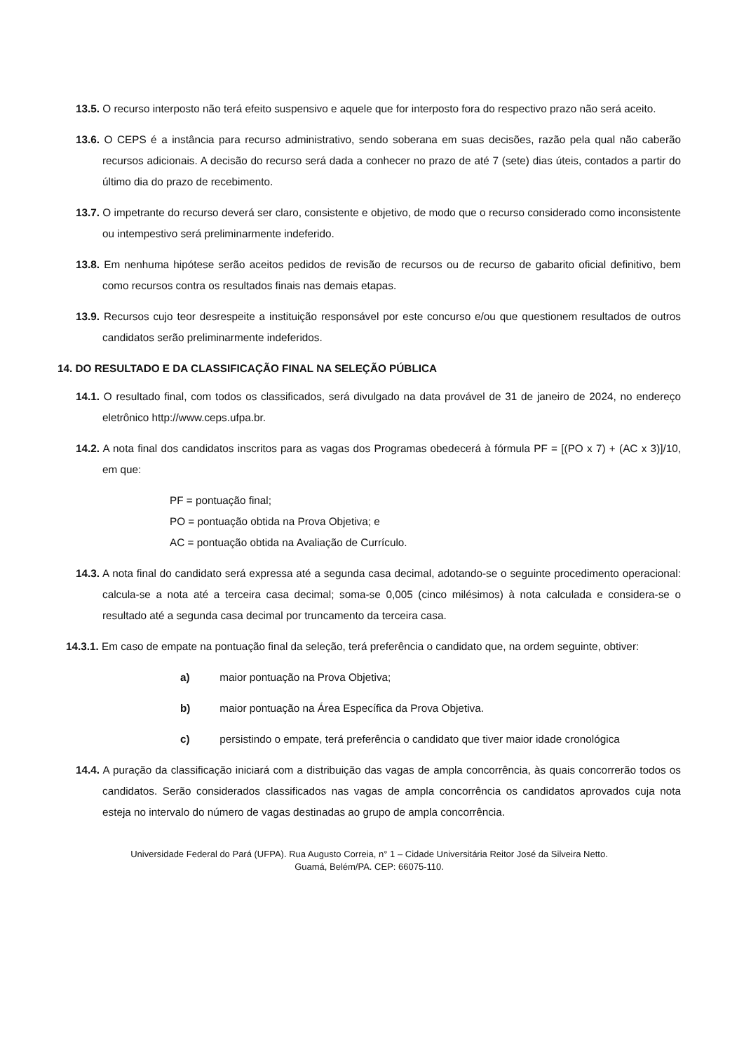13.5. O recurso interposto não terá efeito suspensivo e aquele que for interposto fora do respectivo prazo não será aceito.
13.6. O CEPS é a instância para recurso administrativo, sendo soberana em suas decisões, razão pela qual não caberão recursos adicionais. A decisão do recurso será dada a conhecer no prazo de até 7 (sete) dias úteis, contados a partir do último dia do prazo de recebimento.
13.7. O impetrante do recurso deverá ser claro, consistente e objetivo, de modo que o recurso considerado como inconsistente ou intempestivo será preliminarmente indeferido.
13.8. Em nenhuma hipótese serão aceitos pedidos de revisão de recursos ou de recurso de gabarito oficial definitivo, bem como recursos contra os resultados finais nas demais etapas.
13.9. Recursos cujo teor desrespeite a instituição responsável por este concurso e/ou que questionem resultados de outros candidatos serão preliminarmente indeferidos.
14. DO RESULTADO E DA CLASSIFICAÇÃO FINAL NA SELEÇÃO PÚBLICA
14.1. O resultado final, com todos os classificados, será divulgado na data provável de 31 de janeiro de 2024, no endereço eletrônico http://www.ceps.ufpa.br.
14.2. A nota final dos candidatos inscritos para as vagas dos Programas obedecerá à fórmula PF = [(PO x 7) + (AC x 3)]/10, em que:
PF = pontuação final;
PO = pontuação obtida na Prova Objetiva; e
AC = pontuação obtida na Avaliação de Currículo.
14.3. A nota final do candidato será expressa até a segunda casa decimal, adotando-se o seguinte procedimento operacional: calcula-se a nota até a terceira casa decimal; soma-se 0,005 (cinco milésimos) à nota calculada e considera-se o resultado até a segunda casa decimal por truncamento da terceira casa.
14.3.1. Em caso de empate na pontuação final da seleção, terá preferência o candidato que, na ordem seguinte, obtiver:
a) maior pontuação na Prova Objetiva;
b) maior pontuação na Área Específica da Prova Objetiva.
c) persistindo o empate, terá preferência o candidato que tiver maior idade cronológica
14.4. A puração da classificação iniciará com a distribuição das vagas de ampla concorrência, às quais concorrerão todos os candidatos. Serão considerados classificados nas vagas de ampla concorrência os candidatos aprovados cuja nota esteja no intervalo do número de vagas destinadas ao grupo de ampla concorrência.
Universidade Federal do Pará (UFPA). Rua Augusto Correia, n° 1 – Cidade Universitária Reitor José da Silveira Netto.
Guamá, Belém/PA. CEP: 66075-110.